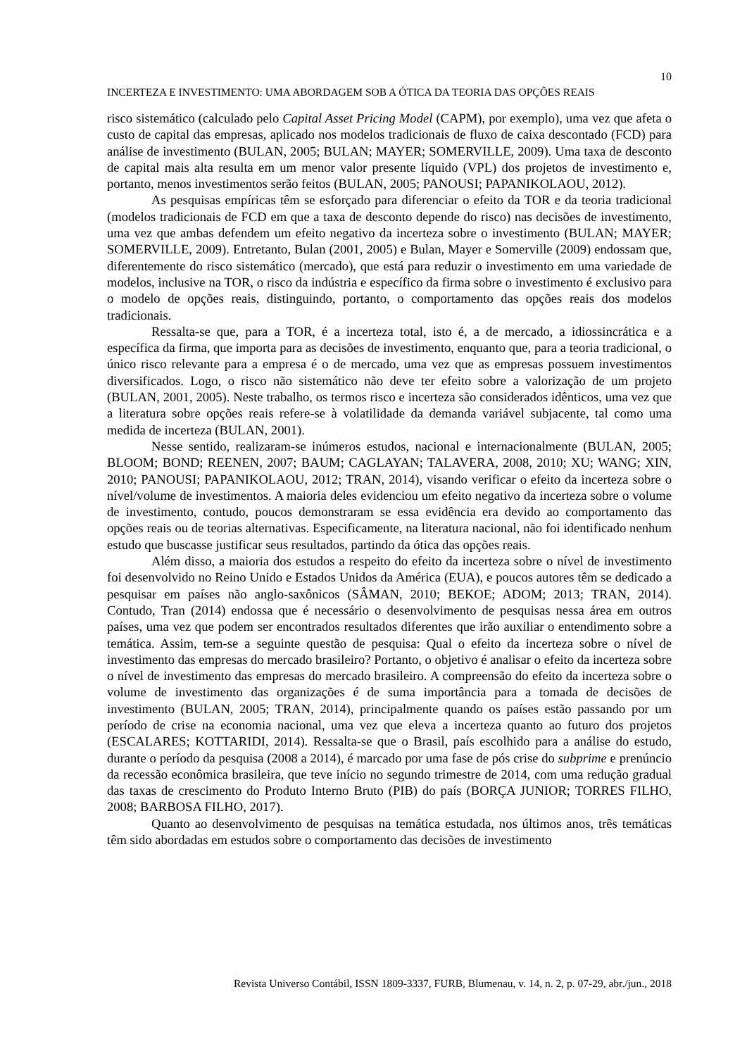10
INCERTEZA E INVESTIMENTO: UMA ABORDAGEM SOB A ÓTICA DA TEORIA DAS OPÇÕES REAIS
risco sistemático (calculado pelo Capital Asset Pricing Model (CAPM), por exemplo), uma vez que afeta o custo de capital das empresas, aplicado nos modelos tradicionais de fluxo de caixa descontado (FCD) para análise de investimento (BULAN, 2005; BULAN; MAYER; SOMERVILLE, 2009). Uma taxa de desconto de capital mais alta resulta em um menor valor presente líquido (VPL) dos projetos de investimento e, portanto, menos investimentos serão feitos (BULAN, 2005; PANOUSI; PAPANIKOLAOU, 2012).
As pesquisas empíricas têm se esforçado para diferenciar o efeito da TOR e da teoria tradicional (modelos tradicionais de FCD em que a taxa de desconto depende do risco) nas decisões de investimento, uma vez que ambas defendem um efeito negativo da incerteza sobre o investimento (BULAN; MAYER; SOMERVILLE, 2009). Entretanto, Bulan (2001, 2005) e Bulan, Mayer e Somerville (2009) endossam que, diferentemente do risco sistemático (mercado), que está para reduzir o investimento em uma variedade de modelos, inclusive na TOR, o risco da indústria e específico da firma sobre o investimento é exclusivo para o modelo de opções reais, distinguindo, portanto, o comportamento das opções reais dos modelos tradicionais.
Ressalta-se que, para a TOR, é a incerteza total, isto é, a de mercado, a idiossincrática e a específica da firma, que importa para as decisões de investimento, enquanto que, para a teoria tradicional, o único risco relevante para a empresa é o de mercado, uma vez que as empresas possuem investimentos diversificados. Logo, o risco não sistemático não deve ter efeito sobre a valorização de um projeto (BULAN, 2001, 2005). Neste trabalho, os termos risco e incerteza são considerados idênticos, uma vez que a literatura sobre opções reais refere-se à volatilidade da demanda variável subjacente, tal como uma medida de incerteza (BULAN, 2001).
Nesse sentido, realizaram-se inúmeros estudos, nacional e internacionalmente (BULAN, 2005; BLOOM; BOND; REENEN, 2007; BAUM; CAGLAYAN; TALAVERA, 2008, 2010; XU; WANG; XIN, 2010; PANOUSI; PAPANIKOLAOU, 2012; TRAN, 2014), visando verificar o efeito da incerteza sobre o nível/volume de investimentos. A maioria deles evidenciou um efeito negativo da incerteza sobre o volume de investimento, contudo, poucos demonstraram se essa evidência era devido ao comportamento das opções reais ou de teorias alternativas. Especificamente, na literatura nacional, não foi identificado nenhum estudo que buscasse justificar seus resultados, partindo da ótica das opções reais.
Além disso, a maioria dos estudos a respeito do efeito da incerteza sobre o nível de investimento foi desenvolvido no Reino Unido e Estados Unidos da América (EUA), e poucos autores têm se dedicado a pesquisar em países não anglo-saxônicos (SÂMAN, 2010; BEKOE; ADOM; 2013; TRAN, 2014). Contudo, Tran (2014) endossa que é necessário o desenvolvimento de pesquisas nessa área em outros países, uma vez que podem ser encontrados resultados diferentes que irão auxiliar o entendimento sobre a temática. Assim, tem-se a seguinte questão de pesquisa: Qual o efeito da incerteza sobre o nível de investimento das empresas do mercado brasileiro? Portanto, o objetivo é analisar o efeito da incerteza sobre o nível de investimento das empresas do mercado brasileiro. A compreensão do efeito da incerteza sobre o volume de investimento das organizações é de suma importância para a tomada de decisões de investimento (BULAN, 2005; TRAN, 2014), principalmente quando os países estão passando por um período de crise na economia nacional, uma vez que eleva a incerteza quanto ao futuro dos projetos (ESCALARES; KOTTARIDI, 2014). Ressalta-se que o Brasil, país escolhido para a análise do estudo, durante o período da pesquisa (2008 a 2014), é marcado por uma fase de pós crise do subprime e prenúncio da recessão econômica brasileira, que teve início no segundo trimestre de 2014, com uma redução gradual das taxas de crescimento do Produto Interno Bruto (PIB) do país (BORÇA JUNIOR; TORRES FILHO, 2008; BARBOSA FILHO, 2017).
Quanto ao desenvolvimento de pesquisas na temática estudada, nos últimos anos, três temáticas têm sido abordadas em estudos sobre o comportamento das decisões de investimento
Revista Universo Contábil, ISSN 1809-3337, FURB, Blumenau, v. 14, n. 2, p. 07-29, abr./jun., 2018